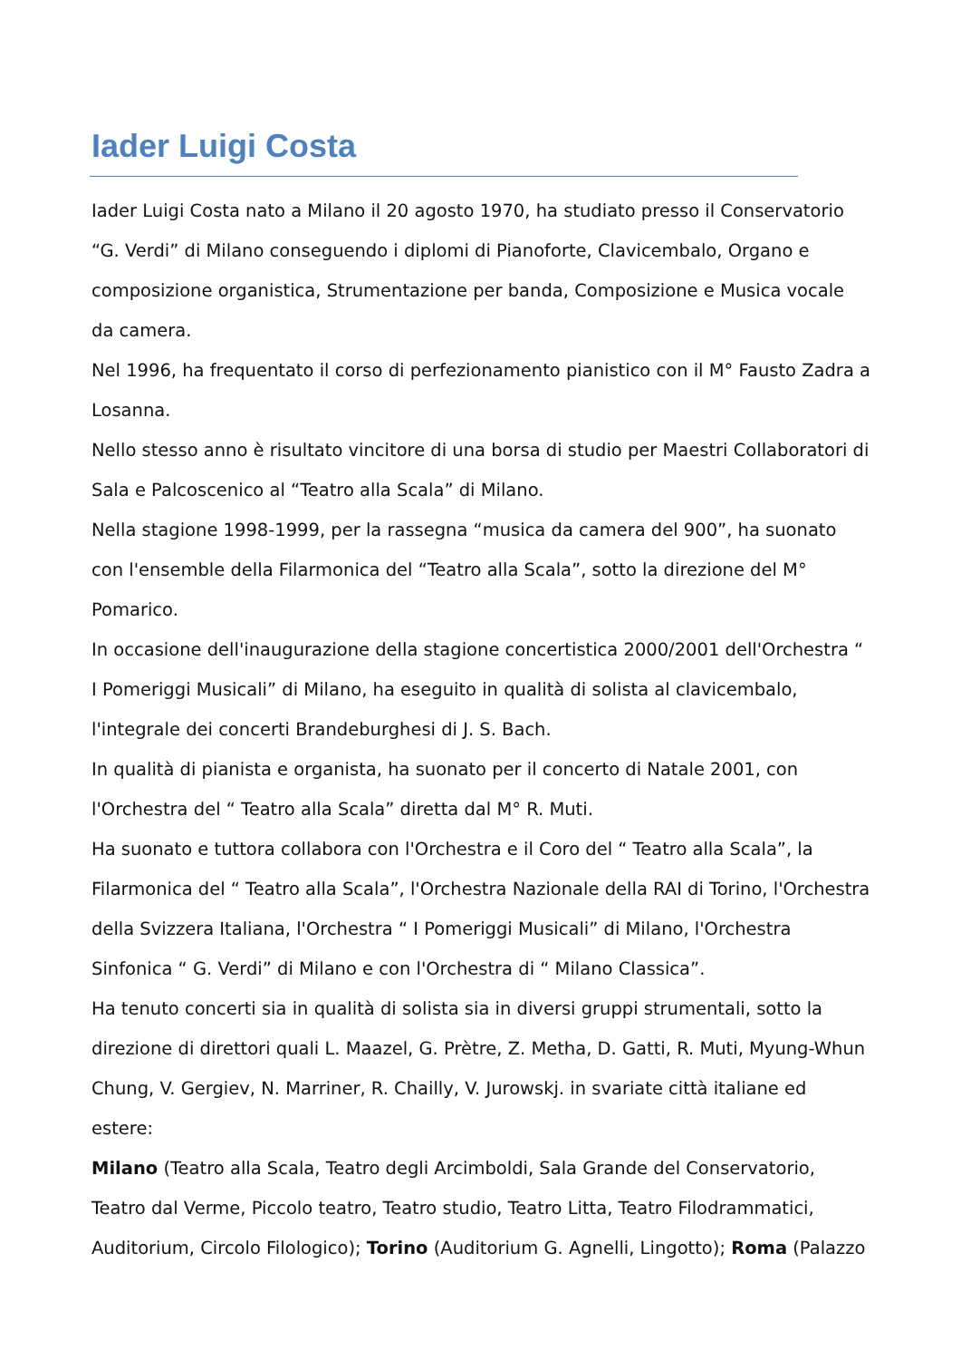Iader Luigi Costa
Iader Luigi Costa nato a Milano il 20 agosto 1970, ha studiato presso il Conservatorio “G. Verdi” di Milano conseguendo i diplomi di Pianoforte, Clavicembalo, Organo e composizione organistica, Strumentazione per banda, Composizione e Musica vocale da camera.
Nel 1996, ha frequentato il corso di perfezionamento pianistico con il M° Fausto Zadra a Losanna.
Nello stesso anno è risultato vincitore di una borsa di studio per Maestri Collaboratori di Sala e Palcoscenico al “Teatro alla Scala” di Milano.
Nella stagione 1998-1999, per la rassegna “musica da camera del 900”, ha suonato con l'ensemble della Filarmonica del “Teatro alla Scala”, sotto la direzione del M° Pomarico.
In occasione dell'inaugurazione della stagione concertistica 2000/2001 dell'Orchestra “ I Pomeriggi Musicali” di Milano, ha eseguito in qualità di solista al clavicembalo, l'integrale dei concerti Brandeburghesi di J. S. Bach.
In qualità di pianista e organista, ha suonato per il concerto di Natale 2001, con l'Orchestra del “ Teatro alla Scala” diretta dal M° R. Muti.
Ha suonato e tuttora collabora con l'Orchestra e il Coro del “ Teatro alla Scala”, la Filarmonica del “ Teatro alla Scala”, l'Orchestra Nazionale della RAI di Torino, l'Orchestra della Svizzera Italiana, l'Orchestra “ I Pomeriggi Musicali” di Milano, l'Orchestra Sinfonica “ G. Verdi” di Milano e con l'Orchestra di “ Milano Classica”.
Ha tenuto concerti sia in qualità di solista sia in diversi gruppi strumentali, sotto la direzione di direttori quali L. Maazel, G. Prètre, Z. Metha, D. Gatti, R. Muti, Myung-Whun Chung, V. Gergiev, N. Marriner, R. Chailly, V. Jurowskj. in svariate città italiane ed estere:
Milano (Teatro alla Scala, Teatro degli Arcimboldi, Sala Grande del Conservatorio, Teatro dal Verme, Piccolo teatro, Teatro studio, Teatro Litta, Teatro Filodrammatici, Auditorium, Circolo Filologico); Torino (Auditorium G. Agnelli, Lingotto); Roma (Palazzo